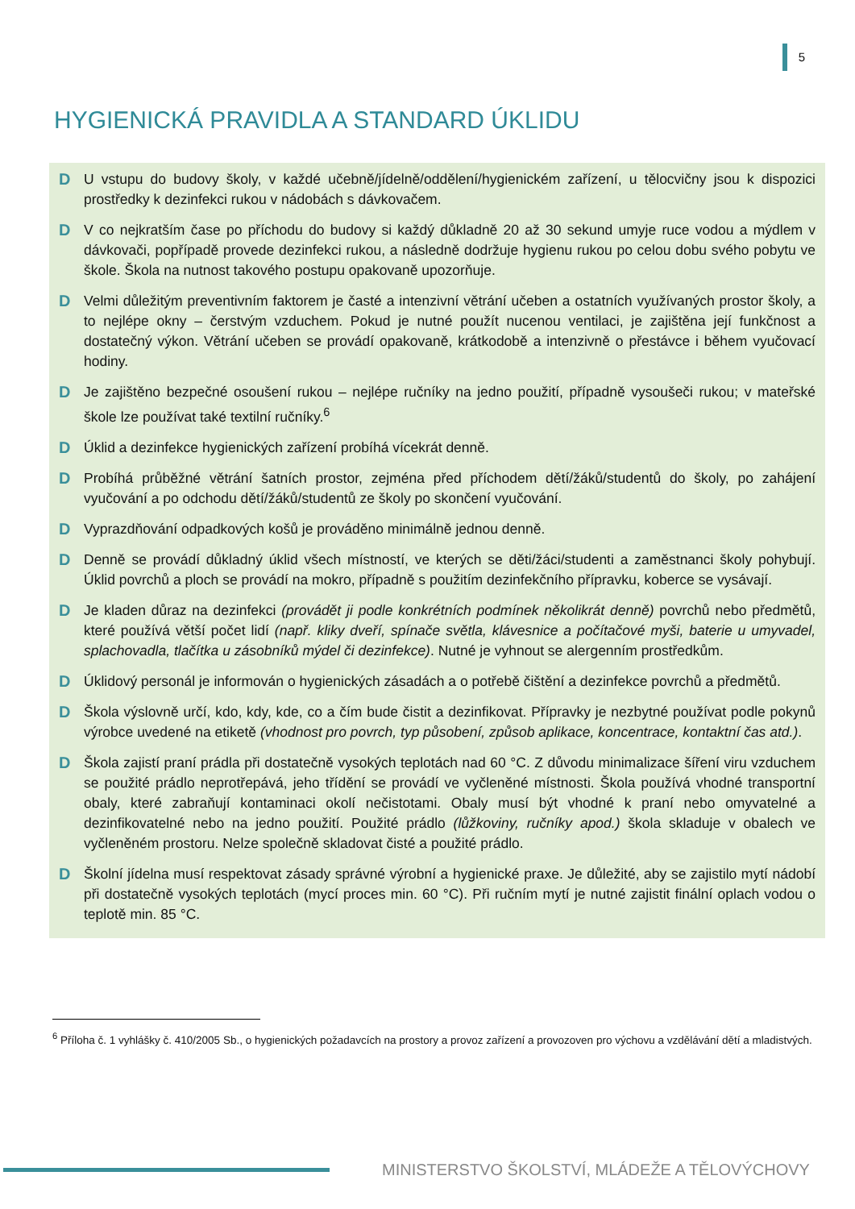5
HYGIENICKÁ PRAVIDLA A STANDARD ÚKLIDU
D U vstupu do budovy školy, v každé učebně/jídelně/oddělení/hygienickém zařízení, u tělocvičny jsou k dispozici prostředky k dezinfekci rukou v nádobách s dávkovačem.
D V co nejkratším čase po příchodu do budovy si každý důkladně 20 až 30 sekund umyje ruce vodou a mýdlem v dávkovači, popřípadě provede dezinfekci rukou, a následně dodržuje hygienu rukou po celou dobu svého pobytu ve škole. Škola na nutnost takového postupu opakovaně upozorňuje.
D Velmi důležitým preventivním faktorem je časté a intenzivní větrání učeben a ostatních využívaných prostor školy, a to nejlépe okny – čerstvým vzduchem. Pokud je nutné použít nucenou ventilaci, je zajištěna její funkčnost a dostatečný výkon. Větrání učeben se provádí opakovaně, krátkodobě a intenzivně o přestávce i během vyučovací hodiny.
D Je zajištěno bezpečné osoušení rukou – nejlépe ručníky na jedno použití, případně vysoušeči rukou; v mateřské škole lze používat také textilní ručníky.<sup>6</sup>
D Úklid a dezinfekce hygienických zařízení probíhá vícekrát denně.
D Probíhá průběžné větrání šatních prostor, zejména před příchodem dětí/žáků/studentů do školy, po zahájení vyučování a po odchodu dětí/žáků/studentů ze školy po skončení vyučování.
D Vyprazdňování odpadkových košů je prováděno minimálně jednou denně.
D Denně se provádí důkladný úklid všech místností, ve kterých se děti/žáci/studenti a zaměstnanci školy pohybují. Úklid povrchů a ploch se provádí na mokro, případně s použitím dezinfekčního přípravku, koberce se vysávají.
D Je kladen důraz na dezinfekci (provádět ji podle konkrétních podmínek několikrát denně) povrchů nebo předmětů, které používá větší počet lidí (např. kliky dveří, spínače světla, klávesnice a počítačové myši, baterie u umyvadel, splachovadla, tlačítka u zásobníků mýdel či dezinfekce). Nutné je vyhnout se alergenním prostředkům.
D Úklidový personál je informován o hygienických zásadách a o potřebě čištění a dezinfekce povrchů a předmětů.
D Škola výslovně určí, kdo, kdy, kde, co a čím bude čistit a dezinfikovat. Přípravky je nezbytné používat podle pokynů výrobce uvedené na etiketě (vhodnost pro povrch, typ působení, způsob aplikace, koncentrace, kontaktní čas atd.).
D Škola zajistí praní prádla při dostatečně vysokých teplotách nad 60 °C. Z důvodu minimalizace šíření viru vzduchem se použité prádlo neprotřepává, jeho třídění se provádí ve vyčleněné místnosti. Škola používá vhodné transportní obaly, které zabraňují kontaminaci okolí nečistotami. Obaly musí být vhodné k praní nebo omyvatelné a dezinfikovatelné nebo na jedno použití. Použité prádlo (lůžkoviny, ručníky apod.) škola skladuje v obalech ve vyčleněném prostoru. Nelze společně skladovat čisté a použité prádlo.
D Školní jídelna musí respektovat zásady správné výrobní a hygienické praxe. Je důležité, aby se zajistilo mytí nádobí při dostatečně vysokých teplotách (mycí proces min. 60 °C). Při ručním mytí je nutné zajistit finální oplach vodou o teplotě min. 85 °C.
<sup>6</sup> Příloha č. 1 vyhlášky č. 410/2005 Sb., o hygienických požadavcích na prostory a provoz zařízení a provozoven pro výchovu a vzdělávání dětí a mladistvých.
MINISTERSTVO ŠKOLSTVÍ, MLÁDEŽE A TĚLOVÝCHOVY